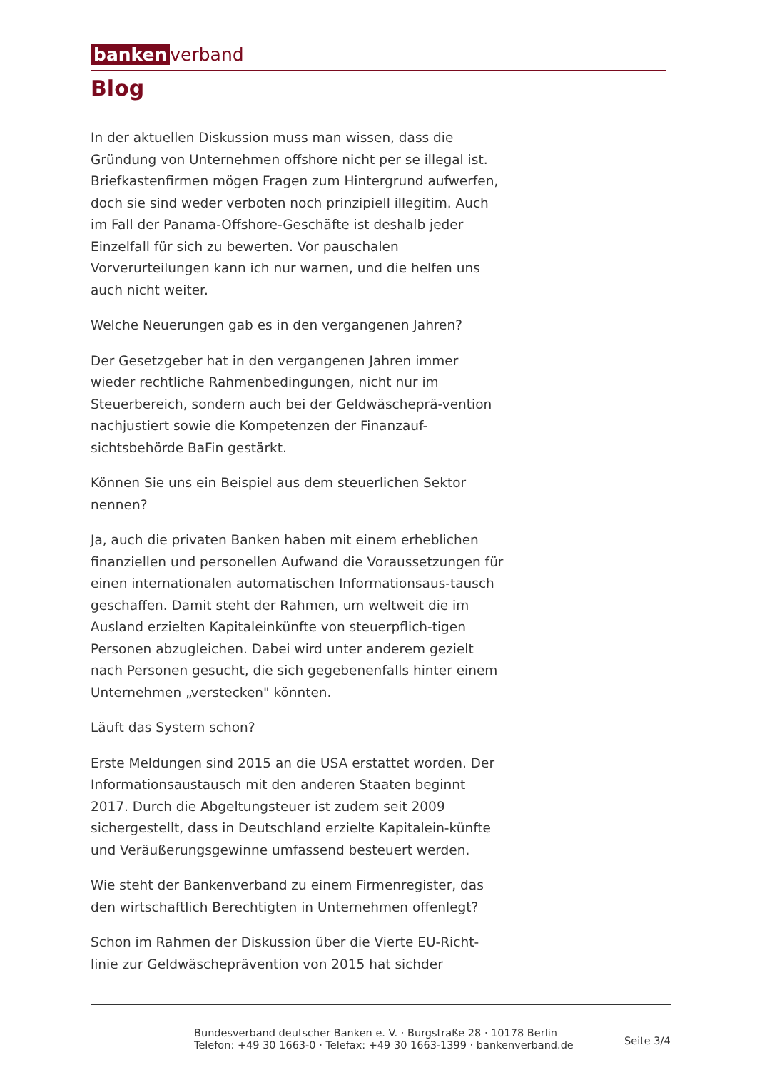banken verband
Blog
In der aktuellen Diskussion muss man wissen, dass die Gründung von Unternehmen offshore nicht per se illegal ist. Briefkastenfirmen mögen Fragen zum Hintergrund aufwerfen, doch sie sind weder verboten noch prinzipiell illegitim. Auch im Fall der Panama-Offshore-Geschäfte ist deshalb jeder Einzelfall für sich zu bewerten. Vor pauschalen Vorverurteilungen kann ich nur warnen, und die helfen uns auch nicht weiter.
Welche Neuerungen gab es in den vergangenen Jahren?
Der Gesetzgeber hat in den vergangenen Jahren immer wieder rechtliche Rahmenbedingungen, nicht nur im Steuerbereich, sondern auch bei der Geldwäscheprä-vention nachjustiert sowie die Kompetenzen der Finanzauf-sichtsbehörde BaFin gestärkt.
Können Sie uns ein Beispiel aus dem steuerlichen Sektor nennen?
Ja, auch die privaten Banken haben mit einem erheblichen finanziellen und personellen Aufwand die Voraussetzungen für einen internationalen automatischen Informationsaus-tausch geschaffen. Damit steht der Rahmen, um weltweit die im Ausland erzielten Kapitaleinkünfte von steuerpflich-tigen Personen abzugleichen. Dabei wird unter anderem gezielt nach Personen gesucht, die sich gegebenenfalls hinter einem Unternehmen „verstecken" könnten.
Läuft das System schon?
Erste Meldungen sind 2015 an die USA erstattet worden. Der Informationsaustausch mit den anderen Staaten beginnt 2017. Durch die Abgeltungsteuer ist zudem seit 2009 sichergestellt, dass in Deutschland erzielte Kapitalein-künfte und Veräußerungsgewinne umfassend besteuert werden.
Wie steht der Bankenverband zu einem Firmenregister, das den wirtschaftlich Berechtigten in Unternehmen offenlegt?
Schon im Rahmen der Diskussion über die Vierte EU-Richt-linie zur Geldwäscheprävention von 2015 hat sichder
Bundesverband deutscher Banken e. V. · Burgstraße 28 · 10178 Berlin
Telefon: +49 30 1663-0 · Telefax: +49 30 1663-1399 · bankenverband.de
Seite 3/4